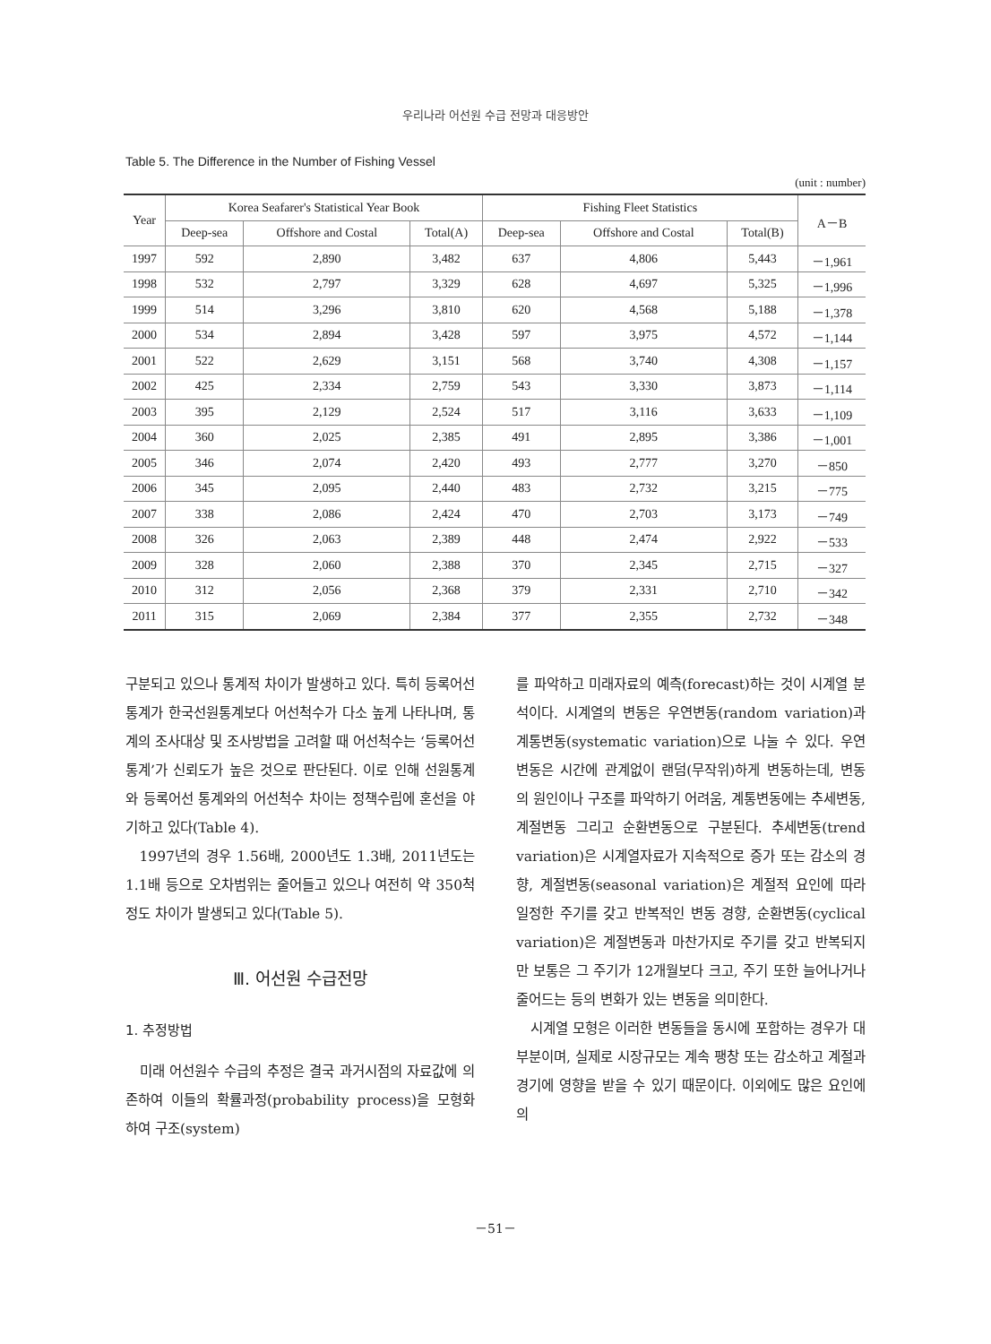우리나라 어선원 수급 전망과 대응방안
Table 5. The Difference in the Number of Fishing Vessel
(unit : number)
| Year | Korea Seafarer's Statistical Year Book | | | Fishing Fleet Statistics | | | A－B |
| --- | --- | --- | --- | --- | --- | --- | --- |
| | Deep-sea | Offshore and Costal | Total(A) | Deep-sea | Offshore and Costal | Total(B) | |
| 1997 | 592 | 2,890 | 3,482 | 637 | 4,806 | 5,443 | －1,961 |
| 1998 | 532 | 2,797 | 3,329 | 628 | 4,697 | 5,325 | －1,996 |
| 1999 | 514 | 3,296 | 3,810 | 620 | 4,568 | 5,188 | －1,378 |
| 2000 | 534 | 2,894 | 3,428 | 597 | 3,975 | 4,572 | －1,144 |
| 2001 | 522 | 2,629 | 3,151 | 568 | 3,740 | 4,308 | －1,157 |
| 2002 | 425 | 2,334 | 2,759 | 543 | 3,330 | 3,873 | －1,114 |
| 2003 | 395 | 2,129 | 2,524 | 517 | 3,116 | 3,633 | －1,109 |
| 2004 | 360 | 2,025 | 2,385 | 491 | 2,895 | 3,386 | －1,001 |
| 2005 | 346 | 2,074 | 2,420 | 493 | 2,777 | 3,270 | －850 |
| 2006 | 345 | 2,095 | 2,440 | 483 | 2,732 | 3,215 | －775 |
| 2007 | 338 | 2,086 | 2,424 | 470 | 2,703 | 3,173 | －749 |
| 2008 | 326 | 2,063 | 2,389 | 448 | 2,474 | 2,922 | －533 |
| 2009 | 328 | 2,060 | 2,388 | 370 | 2,345 | 2,715 | －327 |
| 2010 | 312 | 2,056 | 2,368 | 379 | 2,331 | 2,710 | －342 |
| 2011 | 315 | 2,069 | 2,384 | 377 | 2,355 | 2,732 | －348 |
구분되고 있으나 통계적 차이가 발생하고 있다. 특히 등록어선통계가 한국선원통계보다 어선척수가 다소 높게 나타나며, 통계의 조사대상 및 조사방법을 고려할 때 어선척수는 ‘등록어선통계’가 신뢰도가 높은 것으로 판단된다. 이로 인해 선원통계와 등록어선 통계와의 어선척수 차이는 정책수립에 혼선을 야기하고 있다(Table 4).
1997년의 경우 1.56배, 2000년도 1.3배, 2011년도는 1.1배 등으로 오차범위는 줄어들고 있으나 여전히 약 350척 정도 차이가 발생되고 있다(Table 5).
Ⅲ. 어선원 수급전망
1. 추정방법
미래 어선원수 수급의 추정은 결국 과거시점의 자료값에 의존하여 이들의 확률과정(probability process)을 모형화 하여 구조(system)
를 파악하고 미래자료의 예측(forecast)하는 것이 시계열 분석이다. 시계열의 변동은 우연변동(random variation)과 계통변동(systematic variation)으로 나눌 수 있다. 우연변동은 시간에 관계없이 랜덤(무작위)하게 변동하는데, 변동의 원인이나 구조를 파악하기 어려움, 계통변동에는 추세변동, 계절변동 그리고 순환변동으로 구분된다. 추세변동(trend variation)은 시계열자료가 지속적으로 증가 또는 감소의 경향, 계절변동(seasonal variation)은 계절적 요인에 따라 일정한 주기를 갖고 반복적인 변동 경향, 순환변동(cyclical variation)은 계절변동과 마찬가지로 주기를 갖고 반복되지만 보통은 그 주기가 12개월보다 크고, 주기 또한 늘어나거나 줄어드는 등의 변화가 있는 변동을 의미한다.
시계열 모형은 이러한 변동들을 동시에 포함하는 경우가 대부분이며, 실제로 시장규모는 계속 팽창 또는 감소하고 계절과 경기에 영향을 받을 수 있기 때문이다. 이외에도 많은 요인에 의
－51－